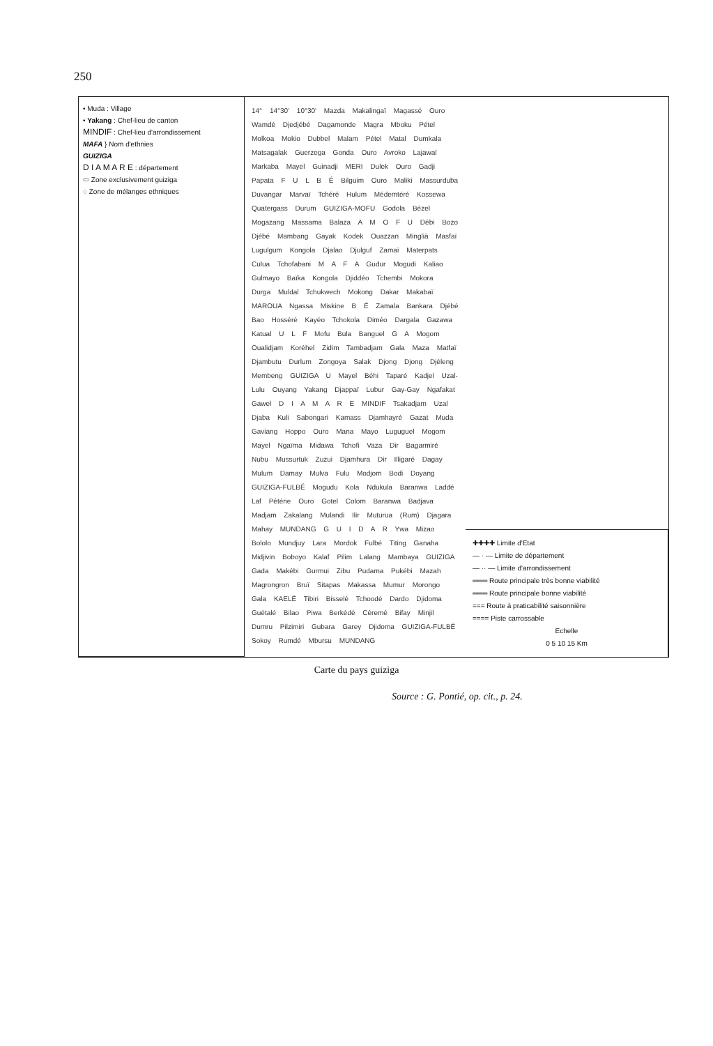250
• Muda : Village
• Yakang : Chef-lieu de canton
MINDIF : Chef-lieu d'arrondissement
MAFA } Nom d'ethnies
GUIZIGA
D I A M A R E : département
⬭ Zone exclusivement guiziga
◌ Zone de mélanges ethniques
14° 14°30' 10°30' Mazda Makalingaï Magassé Ouro Wamdé Djedjébé Dagamonde Magra Mboku Pétel Molkoa Mokio Dubbel Malam Pétel Matal Dumkala Matsagalak Guerzega Gonda Ouro Avroko Lajawal Markaba Mayel Guinadji MERI Dulek Ouro Gadji Papata F U L B É Bilguim Ouro Maliki Massurduba Duvangar Marvaï Tchéré Hulum Médemtéré Kossewa Quatergass Durum GUIZIGA-MOFU Godola Bézel Mogazang Massama Balaza A M O F U Débi Bozo Djébé Mambang Gayak Kodek Ouazzan Mingliä Masfaï Lugulgum Kongola Djalao Djulguf Zamaï Materpats Culua Tchofabani M A F A Gudur Mogudi Kaliao Gulmayo Baïka Kongola Djiddéo Tchembi Mokora Durga Muldal Tchukwech Mokong Dakar Makabaï MAROUA Ngassa Miskine B É Zamala Bankara Djébé Bao Hosséré Kayéo Tchokola Diméo Dargala Gazawa Katual U L F Mofu Bula Banguel G A Mogom Oualidjam Koréhel Zidim Tambadjam Gala Maza Matfaï Djambutu Durlum Zongoya Salak Djong Djong Djéleng Membeng GUIZIGA U Mayel Béhi Taparé Kadjel Uzal-Lulu Ouyang Yakang Djappaï Lubur Gay-Gay Ngafakat Gawel D I A M A R E MINDIF Tsakadjam Uzal Djaba Kuli Sabongari Kamass Djamhayré Gazat Muda Gaviang Hoppo Ouro Mana Mayo Luguguel Mogom Mayel Ngaïma Midawa Tchofi Vaza Dir Bagarmiré Nubu Mussurtuk Zuzui Djamhura Dir Illigaré Dagay Mulum Damay Mulva Fulu Modjom Bodi Doyang GUIZIGA-FULBÉ Mogudu Kola Ndukula Baranwa Laddé Laf Péténe Ouro Gotel Colom Baranwa Badjava Madjam Zakalang Mulandi Ilir Muturua (Rum) Djagara Mahay MUNDANG G U I D A R Ywa Mizao Bololo Mundjuy Lara Mordok Fulbé Titing Ganaha Midjivin Boboyo Kalaf Pilim Lalang Mambaya GUIZIGA Gada Makébi Gurmui Zibu Pudama Pukébi Mazah Magrongron Bruï Sitapas Makassa Mumur Morongo Gala KAELÉ Tibiri Bisselé Tchoodé Dardo Djidoma Guétalé Bilao Piwa Berkédé Céremé Bifay Minjil Dumru Pilzimiri Gubara Garey Djidoma GUIZIGA-FULBÉ Sokoy Rumdé Mbursu MUNDANG
✚✚✚✚ Limite d'Etat
— · — Limite de département
— ·· — Limite d'arrondissement
═══ Route principale très bonne viabilité
═══ Route principale bonne viabilité
=== Route à praticabilité saisonnière
==== Piste carrossable
Echelle
0 5 10 15 Km
Carte du pays guiziga
Source : G. Pontié, op. cit., p. 24.